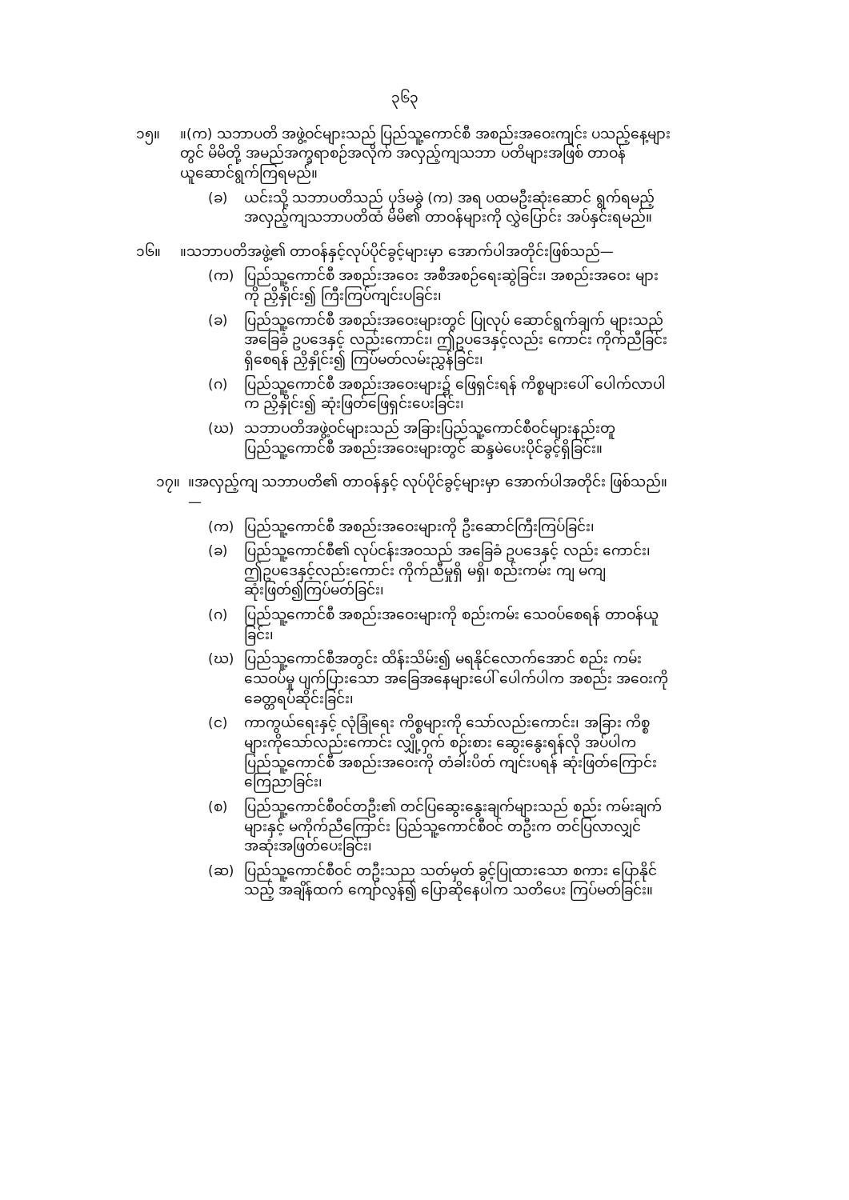၃၆၃
၁၅။ ။(က) သဘာပတိ အဖွဲ့ဝင်များသည် ပြည်သူ့ကောင်စီ အစည်းအဝေးကျင်း ပသည့်နေ့များတွင် မိမိတို့ အမည်အက္ခရာစဉ်အလိုက် အလှည့်ကျသဘာ ပတိများအဖြစ် တာဝန်ယူဆောင်ရွက်ကြရမည်။
(ခ) ယင်းသို့ သဘာပတိသည် ပုဒ်မခွဲ (က) အရ ပထမဦးဆုံးဆောင် ရွက်ရမည့် အလှည့်ကျသဘာပတိထံ မိမိ၏ တာဝန်များကို လွှဲပြောင်း အပ်နှင်းရမည်။
၁၆။ ။သဘာပတိအဖွဲ့၏ တာဝန်နှင့်လုပ်ပိုင်ခွင့်များမှာ အောက်ပါအတိုင်းဖြစ်သည်—
(က) ပြည်သူ့ကောင်စီ အစည်းအဝေး အစီအစဉ်ရေးဆွဲခြင်း၊ အစည်းအဝေး များကို ညှိနှိုင်း၍ ကြီးကြပ်ကျင်းပခြင်း၊
(ခ) ပြည်သူ့ကောင်စီ အစည်းအဝေးများတွင် ပြုလုပ် ဆောင်ရွက်ချက် များသည် အခြေခံ ဥပဒေနှင့် လည်းကောင်း၊ ဤဥပဒေနှင့်လည်း ကောင်း ကိုက်ညီခြင်းရှိစေရန် ညှိနှိုင်း၍ ကြပ်မတ်လမ်းညွှန်ခြင်း၊
(ဂ) ပြည်သူ့ကောင်စီ အစည်းအဝေးများ၌ ဖြေရှင်းရန် ကိစ္စများပေါ် ပေါက်လာပါက ညှိနှိုင်း၍ ဆုံးဖြတ်ဖြေရှင်းပေးခြင်း၊
(ဃ) သဘာပတိအဖွဲ့ဝင်များသည် အခြားပြည်သူ့ကောင်စီဝင်များနည်းတူ ပြည်သူ့ကောင်စီ အစည်းအဝေးများတွင် ဆန္ဒမဲပေးပိုင်ခွင့်ရှိခြင်း။
၁၇။ ။အလှည့်ကျ သဘာပတိ၏ တာဝန်နှင့် လုပ်ပိုင်ခွင့်များမှာ အောက်ပါအတိုင်း ဖြစ်သည်။—
(က) ပြည်သူ့ကောင်စီ အစည်းအဝေးများကို ဦးဆောင်ကြီးကြပ်ခြင်း၊
(ခ) ပြည်သူ့ကောင်စီ၏ လုပ်ငန်းအဝသည် အခြေခံ ဥပဒေနှင့် လည်း ကောင်း၊ ဤဥပဒေနှင့်လည်းကောင်း ကိုက်ညီမှုရှိ မရှိ၊ စည်းကမ်း ကျ မကျ ဆုံးဖြတ်၍ကြပ်မတ်ခြင်း၊
(ဂ) ပြည်သူ့ကောင်စီ အစည်းအဝေးများကို စည်းကမ်း သေဝပ်စေရန် တာဝန်ယူခြင်း၊
(ဃ) ပြည်သူ့ကောင်စီအတွင်း ထိန်းသိမ်း၍ မရနိုင်လောက်အောင် စည်း ကမ်းသေဝပ်မှု ပျက်ပြားသော အခြေအနေများပေါ် ပေါက်ပါက အစည်း အဝေးကို ခေတ္တရပ်ဆိုင်းခြင်း၊
(င) ကာကွယ်ရေးနှင့် လုံခြုံရေး ကိစ္စများကို သော်လည်းကောင်း၊ အခြား ကိစ္စများကိုသော်လည်းကောင်း လျှို့ဝှက် စဉ်းစား ဆွေးနွေးရန်လို အပ်ပါက ပြည်သူ့ကောင်စီ အစည်းအဝေးကို တံခါးပိတ် ကျင်းပရန် ဆုံးဖြတ်ကြောင်း ကြေညာခြင်း၊
(စ) ပြည်သူ့ကောင်စီဝင်တဦး၏ တင်ပြဆွေးနွေးချက်များသည် စည်း ကမ်းချက်များနှင့် မကိုက်ညီကြောင်း ပြည်သူ့ကောင်စီဝင် တဦးက တင်ပြလာလျှင် အဆုံးအဖြတ်ပေးခြင်း၊
(ဆ) ပြည်သူ့ကောင်စီဝင် တဦးသည သတ်မှတ် ခွင့်ပြုထားသော စကား ပြောနိုင်သည့် အချိန်ထက် ကျော်လွန်၍ ပြောဆိုနေပါက သတိပေး ကြပ်မတ်ခြင်း။